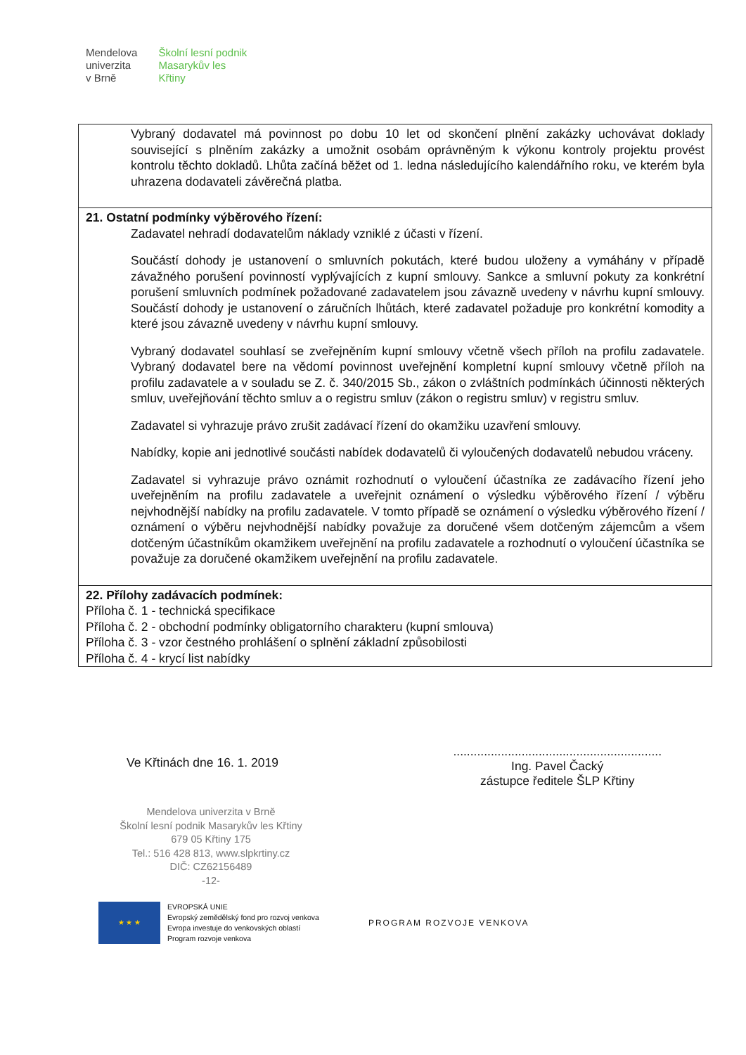Mendelova
univerzita
v Brně
Školní lesní podnik
Masarykův les
Křtiny
Vybraný dodavatel má povinnost po dobu 10 let od skončení plnění zakázky uchovávat doklady související s plněním zakázky a umožnit osobám oprávněným k výkonu kontroly projektu provést kontrolu těchto dokladů. Lhůta začíná běžet od 1. ledna následujícího kalendářního roku, ve kterém byla uhrazena dodavateli závěrečná platba.
21. Ostatní podmínky výběrového řízení:
Zadavatel nehradí dodavatelům náklady vzniklé z účasti v řízení.
Součástí dohody je ustanovení o smluvních pokutách, které budou uloženy a vymáhány v případě závažného porušení povinností vyplývajících z kupní smlouvy. Sankce a smluvní pokuty za konkrétní porušení smluvních podmínek požadované zadavatelem jsou závazně uvedeny v návrhu kupní smlouvy. Součástí dohody je ustanovení o záručních lhůtách, které zadavatel požaduje pro konkrétní komodity a které jsou závazně uvedeny v návrhu kupní smlouvy.
Vybraný dodavatel souhlasí se zveřejněním kupní smlouvy včetně všech příloh na profilu zadavatele. Vybraný dodavatel bere na vědomí povinnost uveřejnění kompletní kupní smlouvy včetně příloh na profilu zadavatele a v souladu se Z. č. 340/2015 Sb., zákon o zvláštních podmínkách účinnosti některých smluv, uveřejňování těchto smluv a o registru smluv (zákon o registru smluv) v registru smluv.
Zadavatel si vyhrazuje právo zrušit zadávací řízení do okamžiku uzavření smlouvy.
Nabídky, kopie ani jednotlivé součásti nabídek dodavatelů či vyloučených dodavatelů nebudou vráceny.
Zadavatel si vyhrazuje právo oznámit rozhodnutí o vyloučení účastníka ze zadávacího řízení jeho uveřejněním na profilu zadavatele a uveřejnit oznámení o výsledku výběrového řízení / výběru nejvhodnější nabídky na profilu zadavatele. V tomto případě se oznámení o výsledku výběrového řízení / oznámení o výběru nejvhodnější nabídky považuje za doručené všem dotčeným zájemcům a všem dotčeným účastníkům okamžikem uveřejnění na profilu zadavatele a rozhodnutí o vyloučení účastníka se považuje za doručené okamžikem uveřejnění na profilu zadavatele.
22. Přílohy zadávacích podmínek:
Příloha č. 1 - technická specifikace
Příloha č. 2 - obchodní podmínky obligatorního charakteru (kupní smlouva)
Příloha č. 3 - vzor čestného prohlášení o splnění základní způsobilosti
Příloha č. 4 - krycí list nabídky
Ve Křtinách dne 16. 1. 2019
.............................................................
Ing. Pavel Čacký
zástupce ředitele ŠLP Křtiny
Mendelova univerzita v Brně
Školní lesní podnik Masarykův les Křtiny
679 05 Křtiny 175
Tel.: 516 428 813, www.slpkrtiny.cz
DIČ: CZ62156489
-12-
★ ★ ★
EVROPSKÁ UNIE
Evropský zemědělský fond pro rozvoj venkova
Evropa investuje do venkovských oblastí
Program rozvoje venkova
PROGRAM ROZVOJE VENKOVA